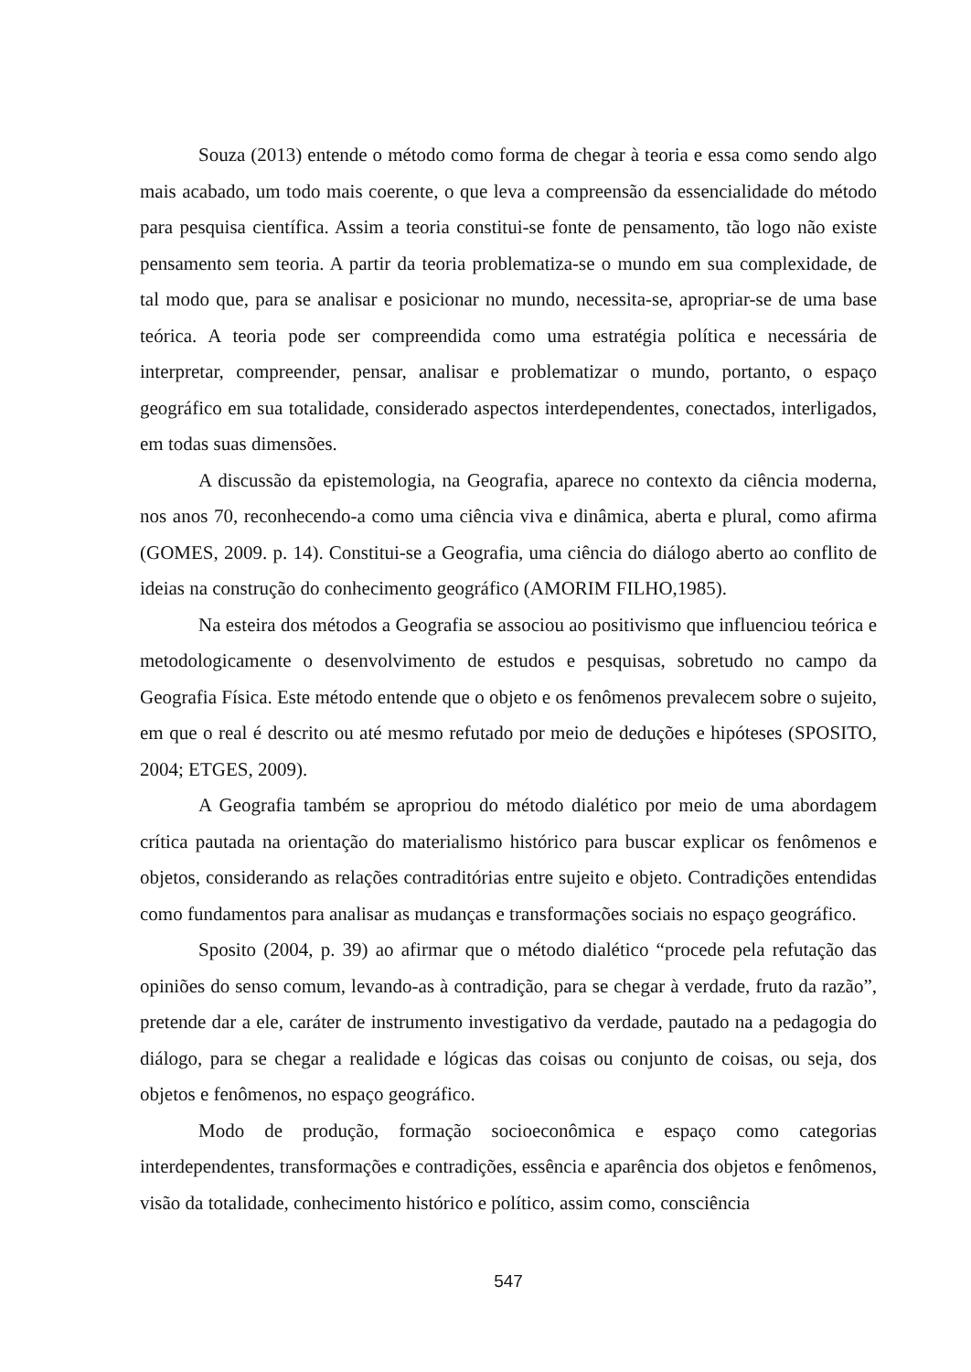Souza (2013) entende o método como forma de chegar à teoria e essa como sendo algo mais acabado, um todo mais coerente, o que leva a compreensão da essencialidade do método para pesquisa científica. Assim a teoria constitui-se fonte de pensamento, tão logo não existe pensamento sem teoria. A partir da teoria problematiza-se o mundo em sua complexidade, de tal modo que, para se analisar e posicionar no mundo, necessita-se, apropriar-se de uma base teórica. A teoria pode ser compreendida como uma estratégia política e necessária de interpretar, compreender, pensar, analisar e problematizar o mundo, portanto, o espaço geográfico em sua totalidade, considerado aspectos interdependentes, conectados, interligados, em todas suas dimensões.
A discussão da epistemologia, na Geografia, aparece no contexto da ciência moderna, nos anos 70, reconhecendo-a como uma ciência viva e dinâmica, aberta e plural, como afirma (GOMES, 2009. p. 14). Constitui-se a Geografia, uma ciência do diálogo aberto ao conflito de ideias na construção do conhecimento geográfico (AMORIM FILHO,1985).
Na esteira dos métodos a Geografia se associou ao positivismo que influenciou teórica e metodologicamente o desenvolvimento de estudos e pesquisas, sobretudo no campo da Geografia Física. Este método entende que o objeto e os fenômenos prevalecem sobre o sujeito, em que o real é descrito ou até mesmo refutado por meio de deduções e hipóteses (SPOSITO, 2004; ETGES, 2009).
A Geografia também se apropriou do método dialético por meio de uma abordagem crítica pautada na orientação do materialismo histórico para buscar explicar os fenômenos e objetos, considerando as relações contraditórias entre sujeito e objeto. Contradições entendidas como fundamentos para analisar as mudanças e transformações sociais no espaço geográfico.
Sposito (2004, p. 39) ao afirmar que o método dialético “procede pela refutação das opiniões do senso comum, levando-as à contradição, para se chegar à verdade, fruto da razão”, pretende dar a ele, caráter de instrumento investigativo da verdade, pautado na a pedagogia do diálogo, para se chegar a realidade e lógicas das coisas ou conjunto de coisas, ou seja, dos objetos e fenômenos, no espaço geográfico.
Modo de produção, formação socioeconômica e espaço como categorias interdependentes, transformações e contradições, essência e aparência dos objetos e fenômenos, visão da totalidade, conhecimento histórico e político, assim como, consciência
547